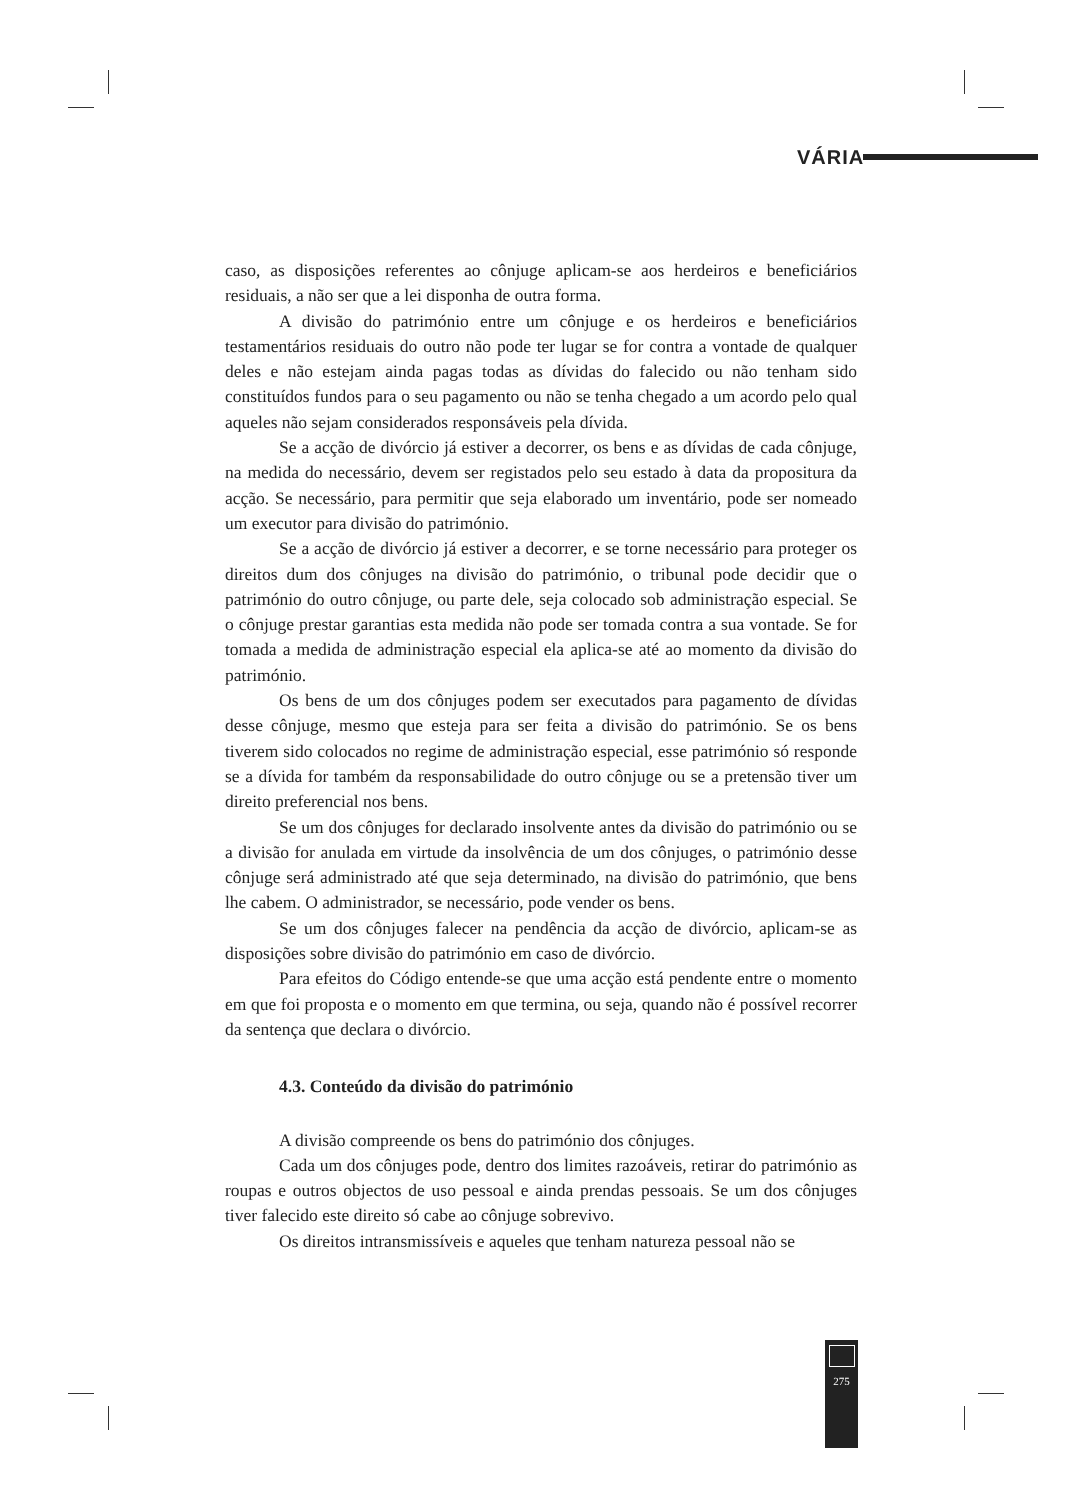VÁRIA
caso, as disposições referentes ao cônjuge aplicam-se aos herdeiros e beneficiários residuais, a não ser que a lei disponha de outra forma.
A divisão do património entre um cônjuge e os herdeiros e beneficiários testamentários residuais do outro não pode ter lugar se for contra a vontade de qualquer deles e não estejam ainda pagas todas as dívidas do falecido ou não tenham sido constituídos fundos para o seu pagamento ou não se tenha chegado a um acordo pelo qual aqueles não sejam considerados responsáveis pela dívida.
Se a acção de divórcio já estiver a decorrer, os bens e as dívidas de cada cônjuge, na medida do necessário, devem ser registados pelo seu estado à data da propositura da acção. Se necessário, para permitir que seja elaborado um inventário, pode ser nomeado um executor para divisão do património.
Se a acção de divórcio já estiver a decorrer, e se torne necessário para proteger os direitos dum dos cônjuges na divisão do património, o tribunal pode decidir que o património do outro cônjuge, ou parte dele, seja colocado sob administração especial. Se o cônjuge prestar garantias esta medida não pode ser tomada contra a sua vontade. Se for tomada a medida de administração especial ela aplica-se até ao momento da divisão do património.
Os bens de um dos cônjuges podem ser executados para pagamento de dívidas desse cônjuge, mesmo que esteja para ser feita a divisão do património. Se os bens tiverem sido colocados no regime de administração especial, esse património só responde se a dívida for também da responsabilidade do outro cônjuge ou se a pretensão tiver um direito preferencial nos bens.
Se um dos cônjuges for declarado insolvente antes da divisão do património ou se a divisão for anulada em virtude da insolvência de um dos cônjuges, o património desse cônjuge será administrado até que seja determinado, na divisão do património, que bens lhe cabem. O administrador, se necessário, pode vender os bens.
Se um dos cônjuges falecer na pendência da acção de divórcio, aplicam-se as disposições sobre divisão do património em caso de divórcio.
Para efeitos do Código entende-se que uma acção está pendente entre o momento em que foi proposta e o momento em que termina, ou seja, quando não é possível recorrer da sentença que declara o divórcio.
4.3. Conteúdo da divisão do património
A divisão compreende os bens do património dos cônjuges.
Cada um dos cônjuges pode, dentro dos limites razoáveis, retirar do património as roupas e outros objectos de uso pessoal e ainda prendas pessoais. Se um dos cônjuges tiver falecido este direito só cabe ao cônjuge sobrevivo.
Os direitos intransmissíveis e aqueles que tenham natureza pessoal não se
275